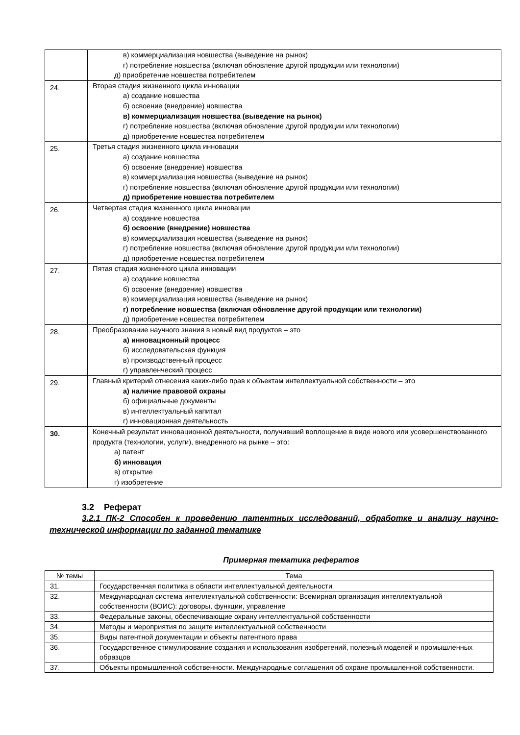| | в) коммерциализация новшества (выведение на рынок) г) потребление новшества (включая обновление другой продукции или технологии) д) приобретение новшества потребителем |
| 24. | Вторая стадия жизненного цикла инновации а) создание новшества б) освоение (внедрение) новшества в) коммерциализация новшества (выведение на рынок) г) потребление новшества (включая обновление другой продукции или технологии) д) приобретение новшества потребителем |
| 25. | Третья стадия жизненного цикла инновации а) создание новшества б) освоение (внедрение) новшества в) коммерциализация новшества (выведение на рынок) г) потребление новшества (включая обновление другой продукции или технологии) д) приобретение новшества потребителем |
| 26. | Четвертая стадия жизненного цикла инновации а) создание новшества б) освоение (внедрение) новшества в) коммерциализация новшества (выведение на рынок) г) потребление новшества (включая обновление другой продукции или технологии) д) приобретение новшества потребителем |
| 27. | Пятая стадия жизненного цикла инновации а) создание новшества б) освоение (внедрение) новшества в) коммерциализация новшества (выведение на рынок) г) потребление новшества (включая обновление другой продукции или технологии) д) приобретение новшества потребителем |
| 28. | Преобразование научного знания в новый вид продуктов – это а) инновационный процесс б) исследовательская функция в) производственный процесс г) управленческий процесс |
| 29. | Главный критерий отнесения каких-либо прав к объектам интеллектуальной собственности – это а) наличие правовой охраны б) официальные документы в) интеллектуальный капитал г) инновационная деятельность |
| 30. | Конечный результат инновационной деятельности, получивший воплощение в виде нового или усовершенствованного продукта (технологии, услуги), внедренного на рынке – это: а) патент б) инновация в) открытие г) изобретение |
3.2 Реферат
3.2.1 ПК-2 Способен к проведению патентных исследований, обработке и анализу научно-технической информации по заданной тематике
Примерная тематика рефератов
| № темы | Тема |
| --- | --- |
| 31. | Государственная политика в области интеллектуальной деятельности |
| 32. | Международная система интеллектуальной собственности: Всемирная организация интеллектуальной собственности (ВОИС): договоры, функции, управление |
| 33. | Федеральные законы, обеспечивающие охрану интеллектуальной собственности |
| 34. | Методы и мероприятия по защите интеллектуальной собственности |
| 35. | Виды патентной документации и объекты патентного права |
| 36. | Государственное стимулирование создания и использования изобретений, полезный моделей и промышленных образцов |
| 37. | Объекты промышленной собственности. Международные соглашения об охране промышленной собственности. |